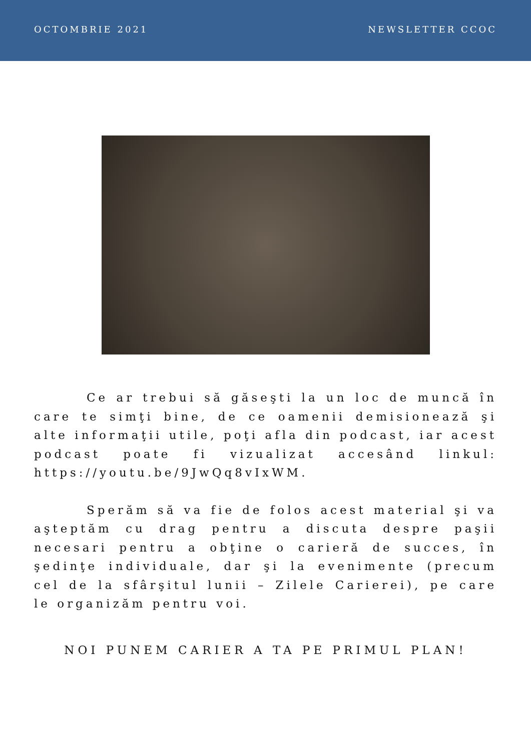OCTOMBRIE 2021 NEWSLETTER CCOC
Ce ar trebui să găseşti la un loc de muncă în care te simţi bine, de ce oamenii demisionează şi alte informaţii utile, poţi afla din podcast, iar acest podcast poate fi vizualizat accesând linkul: https://youtu.be/9JwQq8vIxWM.
Sperăm să va fie de folos acest material şi va aşteptăm cu drag pentru a discuta despre paşii necesari pentru a obţine o carieră de succes, în şedinţe individuale, dar şi la evenimente (precum cel de la sfârşitul lunii – Zilele Carierei), pe care le organizăm pentru voi.
NOI PUNEM CARIER A TA PE PRIMUL PLAN!